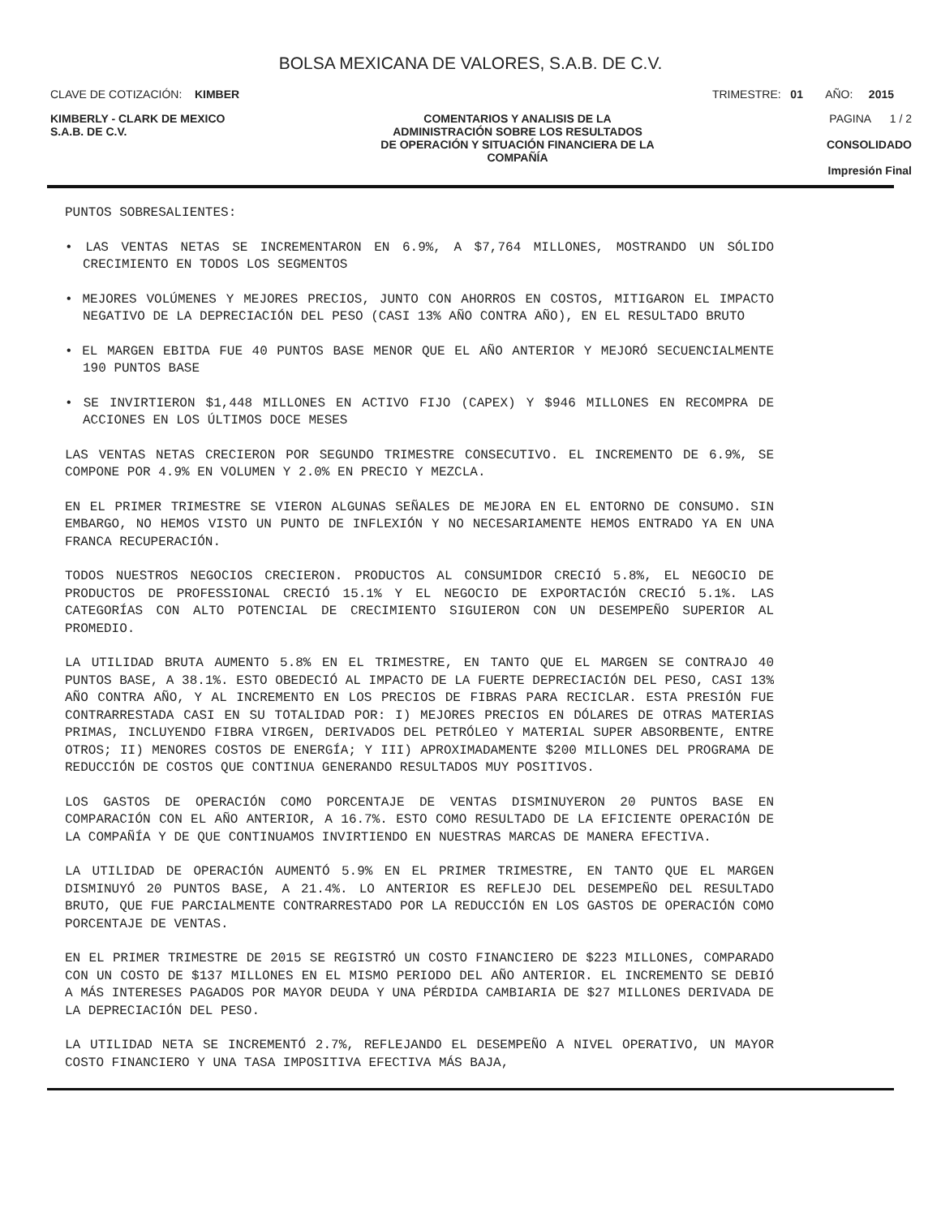BOLSA MEXICANA DE VALORES, S.A.B. DE C.V.
CLAVE DE COTIZACIÓN: KIMBER TRIMESTRE: 01 AÑO: 2015
KIMBERLY - CLARK DE MEXICO
S.A.B. DE C.V.
COMENTARIOS Y ANALISIS DE LA
ADMINISTRACIÓN SOBRE LOS RESULTADOS
DE OPERACIÓN Y SITUACIÓN FINANCIERA DE LA
COMPAÑÍA
PAGINA 1 / 2
CONSOLIDADO
Impresión Final
PUNTOS SOBRESALIENTES:
• LAS VENTAS NETAS SE INCREMENTARON EN 6.9%, A $7,764 MILLONES, MOSTRANDO UN SÓLIDO CRECIMIENTO EN TODOS LOS SEGMENTOS
• MEJORES VOLÚMENES Y MEJORES PRECIOS, JUNTO CON AHORROS EN COSTOS, MITIGARON EL IMPACTO NEGATIVO DE LA DEPRECIACIÓN DEL PESO (CASI 13% AÑO CONTRA AÑO), EN EL RESULTADO BRUTO
• EL MARGEN EBITDA FUE 40 PUNTOS BASE MENOR QUE EL AÑO ANTERIOR Y MEJORÓ SECUENCIALMENTE 190 PUNTOS BASE
• SE INVIRTIERON $1,448 MILLONES EN ACTIVO FIJO (CAPEX) Y $946 MILLONES EN RECOMPRA DE ACCIONES EN LOS ÚLTIMOS DOCE MESES
LAS VENTAS NETAS CRECIERON POR SEGUNDO TRIMESTRE CONSECUTIVO. EL INCREMENTO DE 6.9%, SE COMPONE POR 4.9% EN VOLUMEN Y 2.0% EN PRECIO Y MEZCLA.
EN EL PRIMER TRIMESTRE SE VIERON ALGUNAS SEÑALES DE MEJORA EN EL ENTORNO DE CONSUMO. SIN EMBARGO, NO HEMOS VISTO UN PUNTO DE INFLEXIÓN Y NO NECESARIAMENTE HEMOS ENTRADO YA EN UNA FRANCA RECUPERACIÓN.
TODOS NUESTROS NEGOCIOS CRECIERON. PRODUCTOS AL CONSUMIDOR CRECIÓ 5.8%, EL NEGOCIO DE PRODUCTOS DE PROFESSIONAL CRECIÓ 15.1% Y EL NEGOCIO DE EXPORTACIÓN CRECIÓ 5.1%. LAS CATEGORÍAS CON ALTO POTENCIAL DE CRECIMIENTO SIGUIERON CON UN DESEMPEÑO SUPERIOR AL PROMEDIO.
LA UTILIDAD BRUTA AUMENTO 5.8% EN EL TRIMESTRE, EN TANTO QUE EL MARGEN SE CONTRAJO 40 PUNTOS BASE, A 38.1%. ESTO OBEDECIÓ AL IMPACTO DE LA FUERTE DEPRECIACIÓN DEL PESO, CASI 13% AÑO CONTRA AÑO, Y AL INCREMENTO EN LOS PRECIOS DE FIBRAS PARA RECICLAR. ESTA PRESIÓN FUE CONTRARRESTADA CASI EN SU TOTALIDAD POR: I) MEJORES PRECIOS EN DÓLARES DE OTRAS MATERIAS PRIMAS, INCLUYENDO FIBRA VIRGEN, DERIVADOS DEL PETRÓLEO Y MATERIAL SUPER ABSORBENTE, ENTRE OTROS; II) MENORES COSTOS DE ENERGÍA; Y III) APROXIMADAMENTE $200 MILLONES DEL PROGRAMA DE REDUCCIÓN DE COSTOS QUE CONTINUA GENERANDO RESULTADOS MUY POSITIVOS.
LOS GASTOS DE OPERACIÓN COMO PORCENTAJE DE VENTAS DISMINUYERON 20 PUNTOS BASE EN COMPARACIÓN CON EL AÑO ANTERIOR, A 16.7%. ESTO COMO RESULTADO DE LA EFICIENTE OPERACIÓN DE LA COMPAÑÍA Y DE QUE CONTINUAMOS INVIRTIENDO EN NUESTRAS MARCAS DE MANERA EFECTIVA.
LA UTILIDAD DE OPERACIÓN AUMENTÓ 5.9% EN EL PRIMER TRIMESTRE, EN TANTO QUE EL MARGEN DISMINUYÓ 20 PUNTOS BASE, A 21.4%. LO ANTERIOR ES REFLEJO DEL DESEMPEÑO DEL RESULTADO BRUTO, QUE FUE PARCIALMENTE CONTRARRESTADO POR LA REDUCCIÓN EN LOS GASTOS DE OPERACIÓN COMO PORCENTAJE DE VENTAS.
EN EL PRIMER TRIMESTRE DE 2015 SE REGISTRÓ UN COSTO FINANCIERO DE $223 MILLONES, COMPARADO CON UN COSTO DE $137 MILLONES EN EL MISMO PERIODO DEL AÑO ANTERIOR. EL INCREMENTO SE DEBIÓ A MÁS INTERESES PAGADOS POR MAYOR DEUDA Y UNA PÉRDIDA CAMBIARIA DE $27 MILLONES DERIVADA DE LA DEPRECIACIÓN DEL PESO.
LA UTILIDAD NETA SE INCREMENTÓ 2.7%, REFLEJANDO EL DESEMPEÑO A NIVEL OPERATIVO, UN MAYOR COSTO FINANCIERO Y UNA TASA IMPOSITIVA EFECTIVA MÁS BAJA,